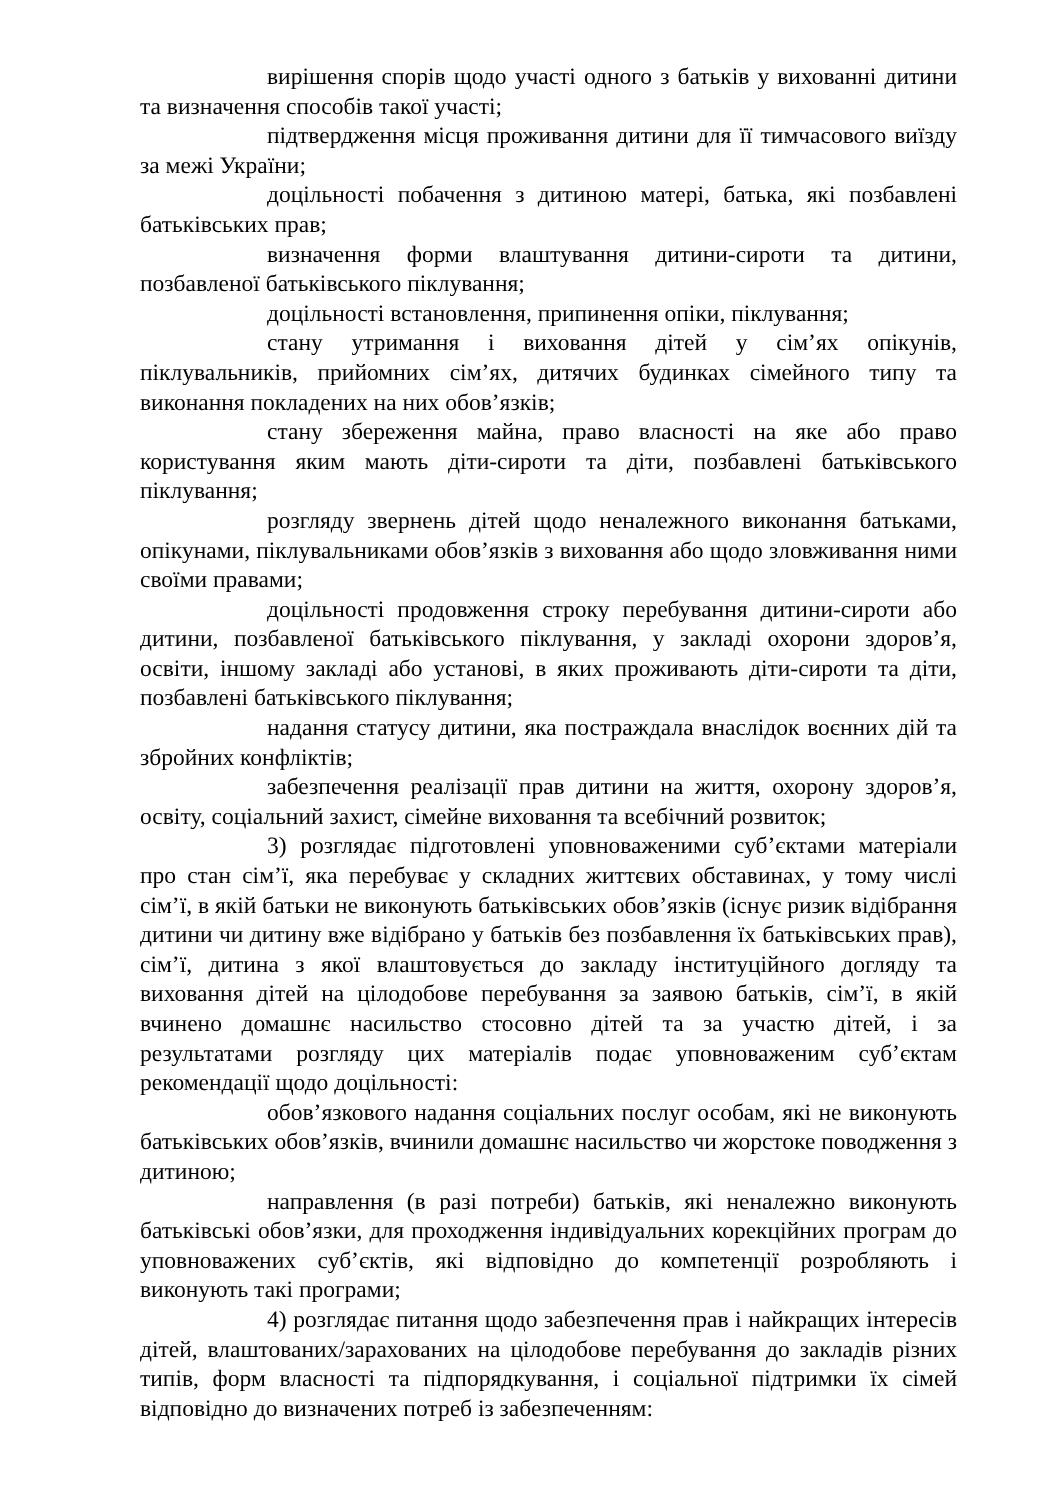вирішення спорів щодо участі одного з батьків у вихованні дитини та визначення способів такої участі;
підтвердження місця проживання дитини для її тимчасового виїзду за межі України;
доцільності побачення з дитиною матері, батька, які позбавлені батьківських прав;
визначення форми влаштування дитини-сироти та дитини, позбавленої батьківського піклування;
доцільності встановлення, припинення опіки, піклування;
стану утримання і виховання дітей у сім’ях опікунів, піклувальників, прийомних сім’ях, дитячих будинках сімейного типу та виконання покладених на них обов’язків;
стану збереження майна, право власності на яке або право користування яким мають діти-сироти та діти, позбавлені батьківського піклування;
розгляду звернень дітей щодо неналежного виконання батьками, опікунами, піклувальниками обов’язків з виховання або щодо зловживання ними своїми правами;
доцільності продовження строку перебування дитини-сироти або дитини, позбавленої батьківського піклування, у закладі охорони здоров’я, освіти, іншому закладі або установі, в яких проживають діти-сироти та діти, позбавлені батьківського піклування;
надання статусу дитини, яка постраждала внаслідок воєнних дій та збройних конфліктів;
забезпечення реалізації прав дитини на життя, охорону здоров’я, освіту, соціальний захист, сімейне виховання та всебічний розвиток;
3) розглядає підготовлені уповноваженими суб’єктами матеріали про стан сім’ї, яка перебуває у складних життєвих обставинах, у тому числі сім’ї, в якій батьки не виконують батьківських обов’язків (існує ризик відібрання дитини чи дитину вже відібрано у батьків без позбавлення їх батьківських прав), сім’ї, дитина з якої влаштовується до закладу інституційного догляду та виховання дітей на цілодобове перебування за заявою батьків, сім’ї, в якій вчинено домашнє насильство стосовно дітей та за участю дітей, і за результатами розгляду цих матеріалів подає уповноваженим суб’єктам рекомендації щодо доцільності:
обов’язкового надання соціальних послуг особам, які не виконують батьківських обов’язків, вчинили домашнє насильство чи жорстоке поводження з дитиною;
направлення (в разі потреби) батьків, які неналежно виконують батьківські обов’язки, для проходження індивідуальних корекційних програм до уповноважених суб’єктів, які відповідно до компетенції розробляють і виконують такі програми;
4) розглядає питання щодо забезпечення прав і найкращих інтересів дітей, влаштованих/зарахованих на цілодобове перебування до закладів різних типів, форм власності та підпорядкування, і соціальної підтримки їх сімей відповідно до визначених потреб із забезпеченням: